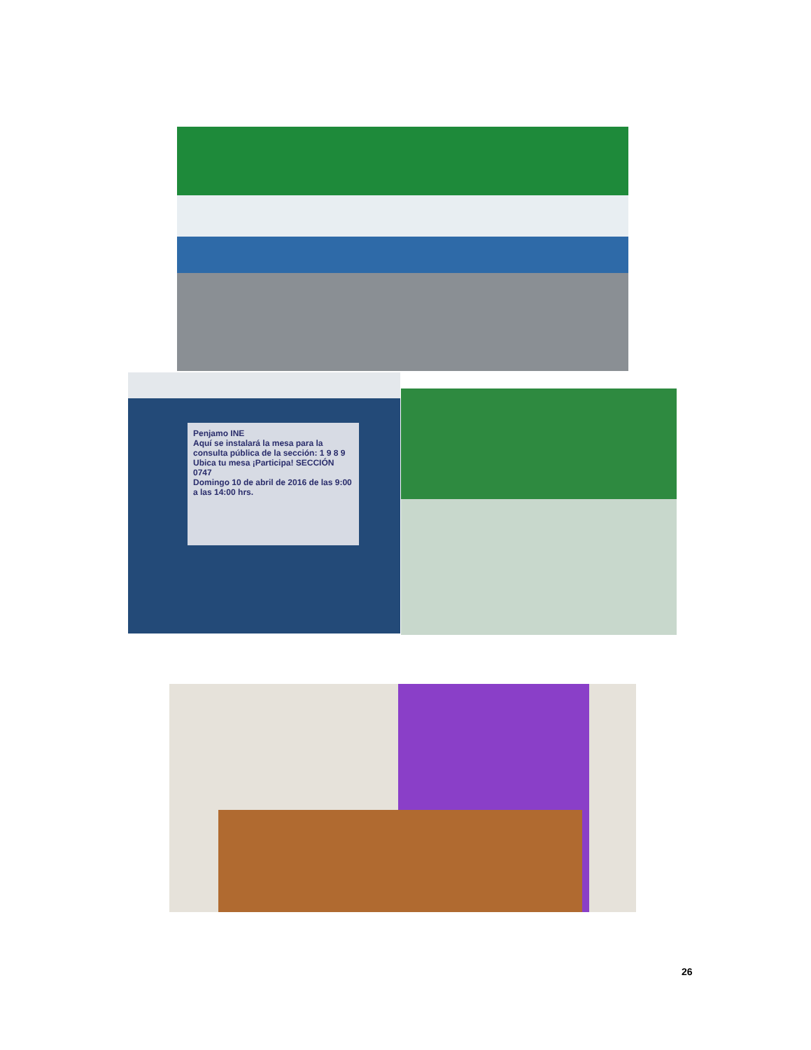Penjamo INE
Aquí se instalará la mesa para la consulta pública de la sección: 1 9 8 9
Ubica tu mesa ¡Participa! SECCIÓN 0747
Domingo 10 de abril de 2016 de las 9:00 a las 14:00 hrs.
26